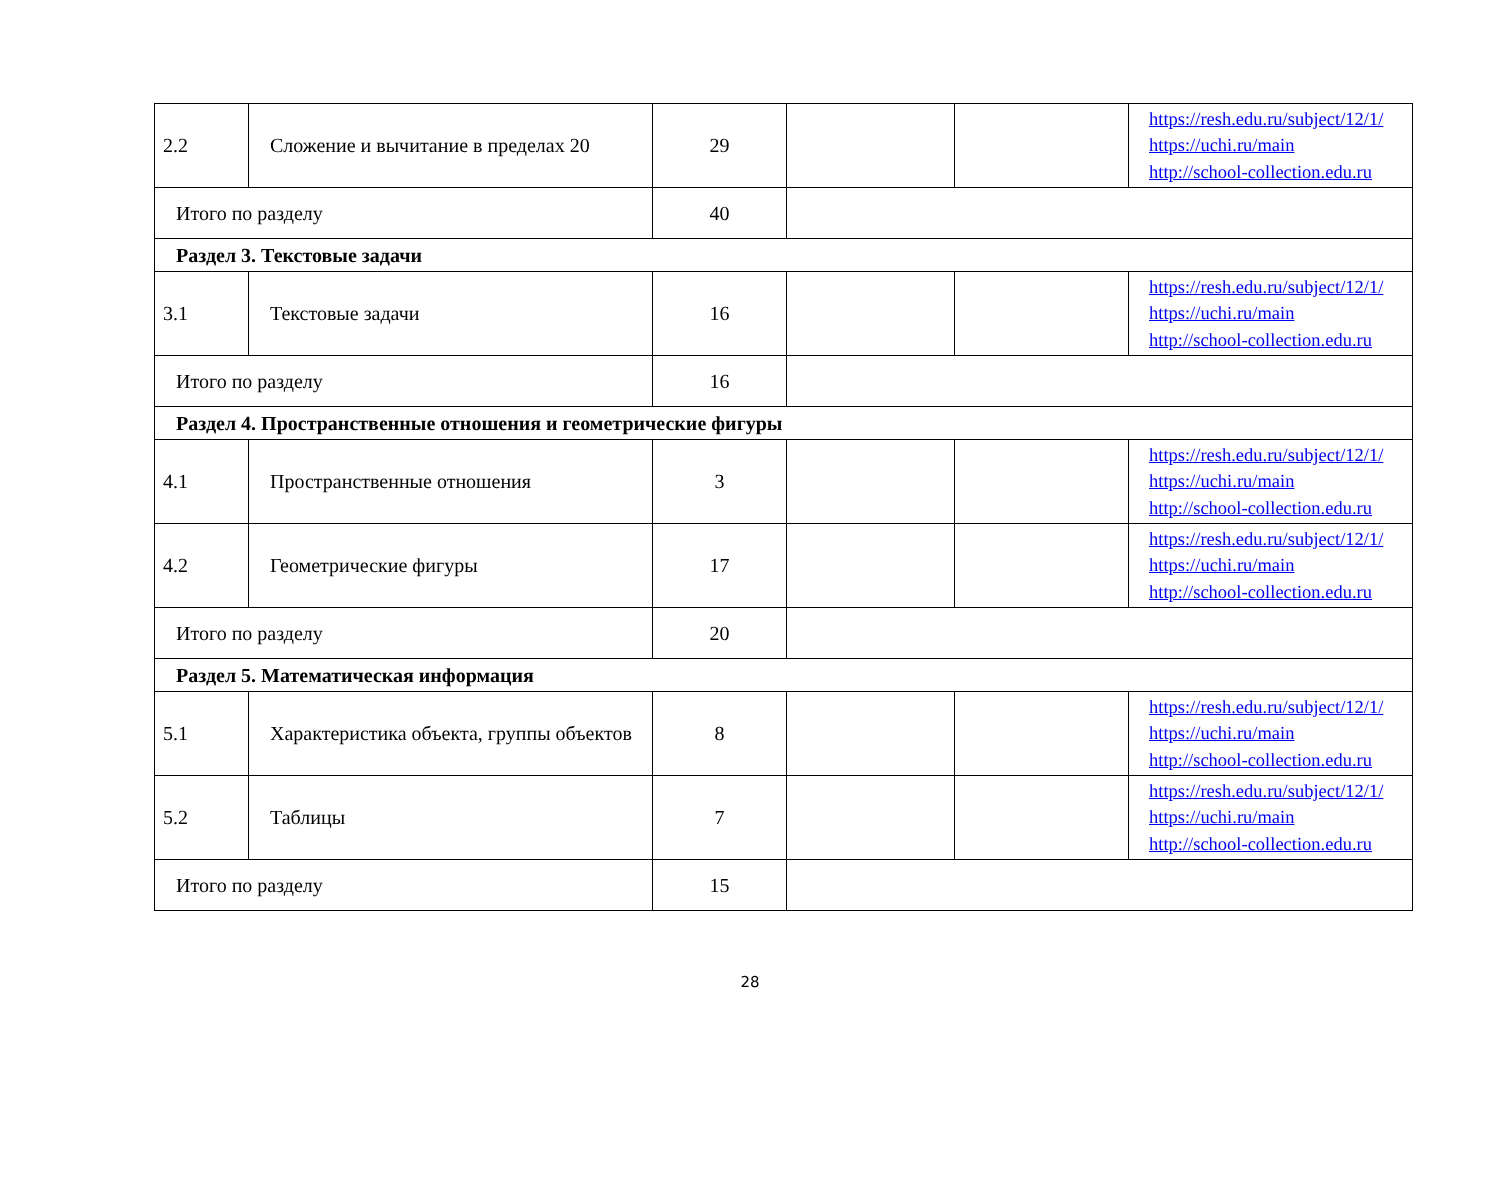| 2.2 | Сложение и вычитание в пределах 20 | 29 | | | https://resh.edu.ru/subject/12/1/ https://uchi.ru/main http://school-collection.edu.ru |
| Итого по разделу | | 40 | | | |
| Раздел 3. Текстовые задачи | | | | | |
| 3.1 | Текстовые задачи | 16 | | | https://resh.edu.ru/subject/12/1/ https://uchi.ru/main http://school-collection.edu.ru |
| Итого по разделу | | 16 | | | |
| Раздел 4. Пространственные отношения и геометрические фигуры | | | | | |
| 4.1 | Пространственные отношения | 3 | | | https://resh.edu.ru/subject/12/1/ https://uchi.ru/main http://school-collection.edu.ru |
| 4.2 | Геометрические фигуры | 17 | | | https://resh.edu.ru/subject/12/1/ https://uchi.ru/main http://school-collection.edu.ru |
| Итого по разделу | | 20 | | | |
| Раздел 5. Математическая информация | | | | | |
| 5.1 | Характеристика объекта, группы объектов | 8 | | | https://resh.edu.ru/subject/12/1/ https://uchi.ru/main http://school-collection.edu.ru |
| 5.2 | Таблицы | 7 | | | https://resh.edu.ru/subject/12/1/ https://uchi.ru/main http://school-collection.edu.ru |
| Итого по разделу | | 15 | | | |
28